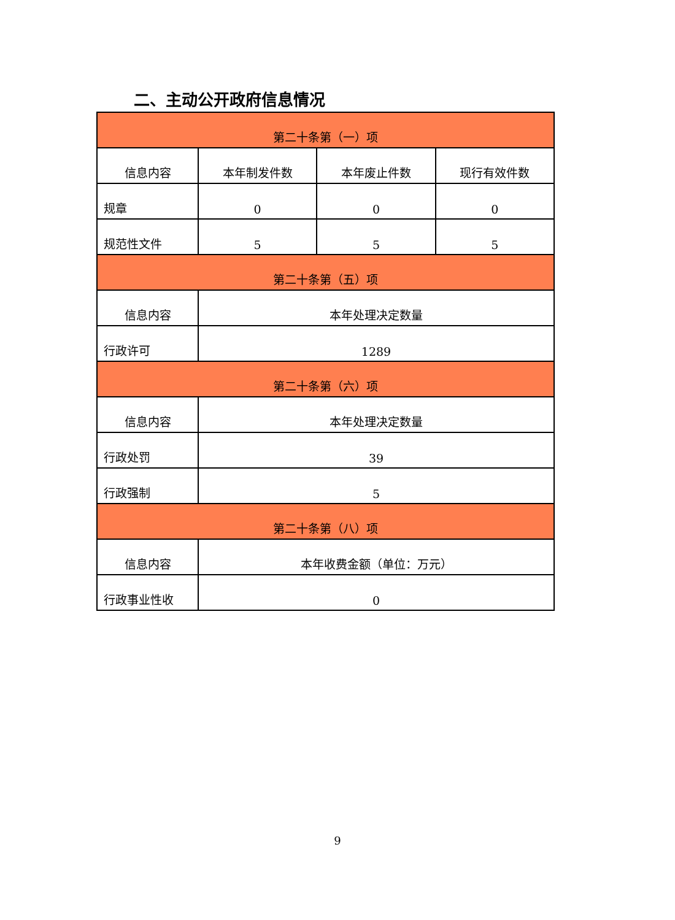二、主动公开政府信息情况
| 第二十条第（一）项 | | | |
| --- | --- | --- | --- |
| 信息内容 | 本年制发件数 | 本年废止件数 | 现行有效件数 |
| 规章 | 0 | 0 | 0 |
| 规范性文件 | 5 | 5 | 5 |
| 第二十条第（五）项 | | | |
| 信息内容 | 本年处理决定数量 | | |
| 行政许可 | 1289 | | |
| 第二十条第（六）项 | | | |
| 信息内容 | 本年处理决定数量 | | |
| 行政处罚 | 39 | | |
| 行政强制 | 5 | | |
| 第二十条第（八）项 | | | |
| 信息内容 | 本年收费金额（单位：万元） | | |
| 行政事业性收 | 0 | | |
9